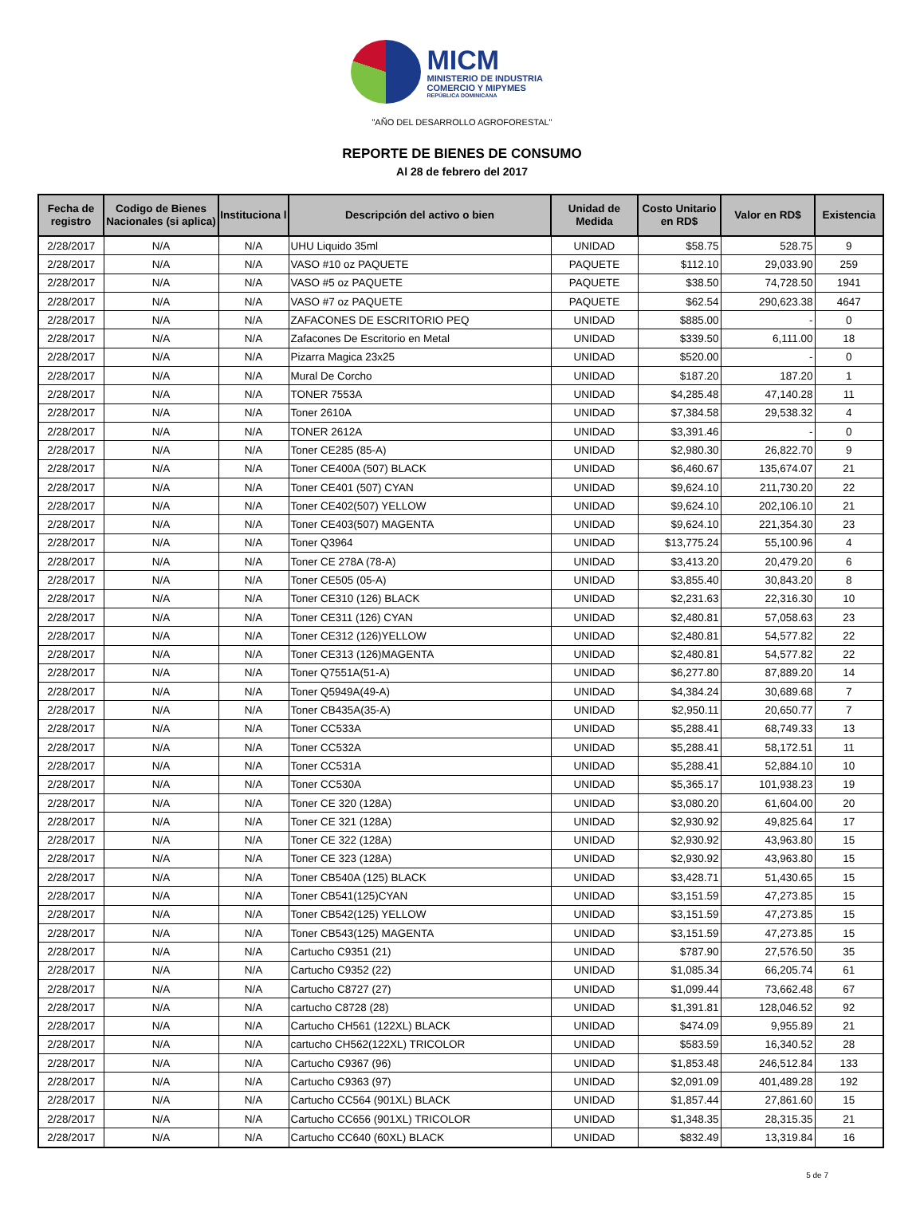MICM
MINISTERIO DE INDUSTRIA
COMERCIO Y MIPYMES
REPÚBLICA DOMINICANA
"AÑO DEL DESARROLLO AGROFORESTAL"
REPORTE DE BIENES DE CONSUMO
Al 28 de febrero del 2017
| Fecha de registro | Codigo de Bienes Nacionales (si aplica) | Instituciona l | Descripción del activo o bien | Unidad de Medida | Costo Unitario en RD$ | Valor en RD$ | Existencia |
| --- | --- | --- | --- | --- | --- | --- | --- |
| 2/28/2017 | N/A | N/A | UHU Liquido 35ml | UNIDAD | $58.75 | 528.75 | 9 |
| 2/28/2017 | N/A | N/A | VASO #10 oz PAQUETE | PAQUETE | $112.10 | 29,033.90 | 259 |
| 2/28/2017 | N/A | N/A | VASO #5 oz PAQUETE | PAQUETE | $38.50 | 74,728.50 | 1941 |
| 2/28/2017 | N/A | N/A | VASO #7 oz PAQUETE | PAQUETE | $62.54 | 290,623.38 | 4647 |
| 2/28/2017 | N/A | N/A | ZAFACONES DE ESCRITORIO PEQ | UNIDAD | $885.00 | - | 0 |
| 2/28/2017 | N/A | N/A | Zafacones De Escritorio en Metal | UNIDAD | $339.50 | 6,111.00 | 18 |
| 2/28/2017 | N/A | N/A | Pizarra Magica 23x25 | UNIDAD | $520.00 | - | 0 |
| 2/28/2017 | N/A | N/A | Mural De Corcho | UNIDAD | $187.20 | 187.20 | 1 |
| 2/28/2017 | N/A | N/A | TONER 7553A | UNIDAD | $4,285.48 | 47,140.28 | 11 |
| 2/28/2017 | N/A | N/A | Toner 2610A | UNIDAD | $7,384.58 | 29,538.32 | 4 |
| 2/28/2017 | N/A | N/A | TONER 2612A | UNIDAD | $3,391.46 | - | 0 |
| 2/28/2017 | N/A | N/A | Toner CE285 (85-A) | UNIDAD | $2,980.30 | 26,822.70 | 9 |
| 2/28/2017 | N/A | N/A | Toner CE400A (507) BLACK | UNIDAD | $6,460.67 | 135,674.07 | 21 |
| 2/28/2017 | N/A | N/A | Toner CE401 (507) CYAN | UNIDAD | $9,624.10 | 211,730.20 | 22 |
| 2/28/2017 | N/A | N/A | Toner CE402(507) YELLOW | UNIDAD | $9,624.10 | 202,106.10 | 21 |
| 2/28/2017 | N/A | N/A | Toner CE403(507) MAGENTA | UNIDAD | $9,624.10 | 221,354.30 | 23 |
| 2/28/2017 | N/A | N/A | Toner Q3964 | UNIDAD | $13,775.24 | 55,100.96 | 4 |
| 2/28/2017 | N/A | N/A | Toner CE 278A (78-A) | UNIDAD | $3,413.20 | 20,479.20 | 6 |
| 2/28/2017 | N/A | N/A | Toner CE505 (05-A) | UNIDAD | $3,855.40 | 30,843.20 | 8 |
| 2/28/2017 | N/A | N/A | Toner CE310 (126) BLACK | UNIDAD | $2,231.63 | 22,316.30 | 10 |
| 2/28/2017 | N/A | N/A | Toner CE311 (126) CYAN | UNIDAD | $2,480.81 | 57,058.63 | 23 |
| 2/28/2017 | N/A | N/A | Toner CE312 (126)YELLOW | UNIDAD | $2,480.81 | 54,577.82 | 22 |
| 2/28/2017 | N/A | N/A | Toner CE313 (126)MAGENTA | UNIDAD | $2,480.81 | 54,577.82 | 22 |
| 2/28/2017 | N/A | N/A | Toner Q7551A(51-A) | UNIDAD | $6,277.80 | 87,889.20 | 14 |
| 2/28/2017 | N/A | N/A | Toner Q5949A(49-A) | UNIDAD | $4,384.24 | 30,689.68 | 7 |
| 2/28/2017 | N/A | N/A | Toner CB435A(35-A) | UNIDAD | $2,950.11 | 20,650.77 | 7 |
| 2/28/2017 | N/A | N/A | Toner CC533A | UNIDAD | $5,288.41 | 68,749.33 | 13 |
| 2/28/2017 | N/A | N/A | Toner CC532A | UNIDAD | $5,288.41 | 58,172.51 | 11 |
| 2/28/2017 | N/A | N/A | Toner CC531A | UNIDAD | $5,288.41 | 52,884.10 | 10 |
| 2/28/2017 | N/A | N/A | Toner CC530A | UNIDAD | $5,365.17 | 101,938.23 | 19 |
| 2/28/2017 | N/A | N/A | Toner CE 320 (128A) | UNIDAD | $3,080.20 | 61,604.00 | 20 |
| 2/28/2017 | N/A | N/A | Toner CE 321 (128A) | UNIDAD | $2,930.92 | 49,825.64 | 17 |
| 2/28/2017 | N/A | N/A | Toner CE 322 (128A) | UNIDAD | $2,930.92 | 43,963.80 | 15 |
| 2/28/2017 | N/A | N/A | Toner CE 323 (128A) | UNIDAD | $2,930.92 | 43,963.80 | 15 |
| 2/28/2017 | N/A | N/A | Toner CB540A (125) BLACK | UNIDAD | $3,428.71 | 51,430.65 | 15 |
| 2/28/2017 | N/A | N/A | Toner CB541(125)CYAN | UNIDAD | $3,151.59 | 47,273.85 | 15 |
| 2/28/2017 | N/A | N/A | Toner CB542(125) YELLOW | UNIDAD | $3,151.59 | 47,273.85 | 15 |
| 2/28/2017 | N/A | N/A | Toner CB543(125) MAGENTA | UNIDAD | $3,151.59 | 47,273.85 | 15 |
| 2/28/2017 | N/A | N/A | Cartucho C9351 (21) | UNIDAD | $787.90 | 27,576.50 | 35 |
| 2/28/2017 | N/A | N/A | Cartucho C9352 (22) | UNIDAD | $1,085.34 | 66,205.74 | 61 |
| 2/28/2017 | N/A | N/A | Cartucho C8727 (27) | UNIDAD | $1,099.44 | 73,662.48 | 67 |
| 2/28/2017 | N/A | N/A | cartucho C8728 (28) | UNIDAD | $1,391.81 | 128,046.52 | 92 |
| 2/28/2017 | N/A | N/A | Cartucho CH561 (122XL) BLACK | UNIDAD | $474.09 | 9,955.89 | 21 |
| 2/28/2017 | N/A | N/A | cartucho CH562(122XL) TRICOLOR | UNIDAD | $583.59 | 16,340.52 | 28 |
| 2/28/2017 | N/A | N/A | Cartucho C9367 (96) | UNIDAD | $1,853.48 | 246,512.84 | 133 |
| 2/28/2017 | N/A | N/A | Cartucho C9363 (97) | UNIDAD | $2,091.09 | 401,489.28 | 192 |
| 2/28/2017 | N/A | N/A | Cartucho CC564 (901XL) BLACK | UNIDAD | $1,857.44 | 27,861.60 | 15 |
| 2/28/2017 | N/A | N/A | Cartucho CC656 (901XL) TRICOLOR | UNIDAD | $1,348.35 | 28,315.35 | 21 |
| 2/28/2017 | N/A | N/A | Cartucho CC640 (60XL) BLACK | UNIDAD | $832.49 | 13,319.84 | 16 |
5 de 7